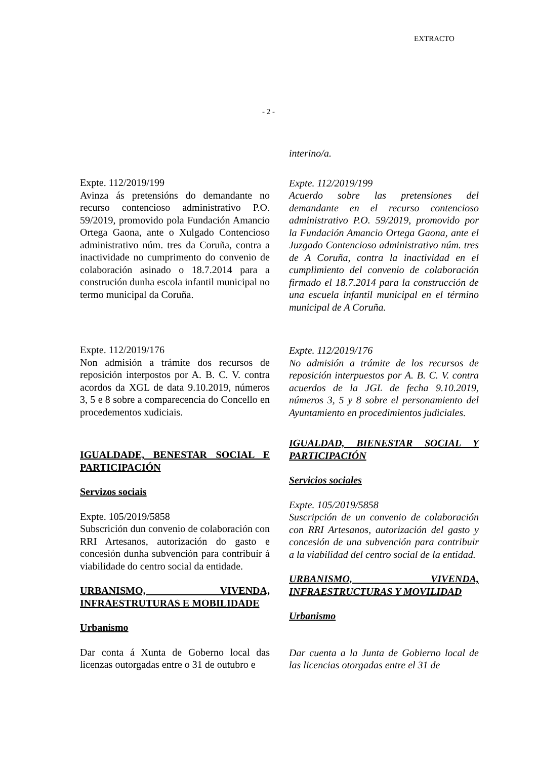EXTRACTO
- 2 -
Expte. 112/2019/199
Avinza ás pretensións do demandante no recurso contencioso administrativo P.O. 59/2019, promovido pola Fundación Amancio Ortega Gaona, ante o Xulgado Contencioso administrativo núm. tres da Coruña, contra a inactividade no cumprimento do convenio de colaboración asinado o 18.7.2014 para a construción dunha escola infantil municipal no termo municipal da Coruña.
Expte. 112/2019/176
Non admisión a trámite dos recursos de reposición interpostos por A. B. C. V. contra acordos da XGL de data 9.10.2019, números 3, 5 e 8 sobre a comparecencia do Concello en procedementos xudiciais.
IGUALDADE, BENESTAR SOCIAL E PARTICIPACIÓN
Servizos sociais
Expte. 105/2019/5858
Subscrición dun convenio de colaboración con RRI Artesanos, autorización do gasto e concesión dunha subvención para contribuír á viabilidade do centro social da entidade.
URBANISMO, VIVENDA, INFRAESTRUTURAS E MOBILIDADE
Urbanismo
Dar conta á Xunta de Goberno local das licenzas outorgadas entre o 31 de outubro e
interino/a.
Expte. 112/2019/199
Acuerdo sobre las pretensiones del demandante en el recurso contencioso administrativo P.O. 59/2019, promovido por la Fundación Amancio Ortega Gaona, ante el Juzgado Contencioso administrativo núm. tres de A Coruña, contra la inactividad en el cumplimiento del convenio de colaboración firmado el 18.7.2014 para la construcción de una escuela infantil municipal en el término municipal de A Coruña.
Expte. 112/2019/176
No admisión a trámite de los recursos de reposición interpuestos por A. B. C. V. contra acuerdos de la JGL de fecha 9.10.2019, números 3, 5 y 8 sobre el personamiento del Ayuntamiento en procedimientos judiciales.
IGUALDAD, BIENESTAR SOCIAL Y PARTICIPACIÓN
Servicios sociales
Expte. 105/2019/5858
Suscripción de un convenio de colaboración con RRI Artesanos, autorización del gasto y concesión de una subvención para contribuir a la viabilidad del centro social de la entidad.
URBANISMO, VIVENDA, INFRAESTRUCTURAS Y MOVILIDAD
Urbanismo
Dar cuenta a la Junta de Gobierno local de las licencias otorgadas entre el 31 de